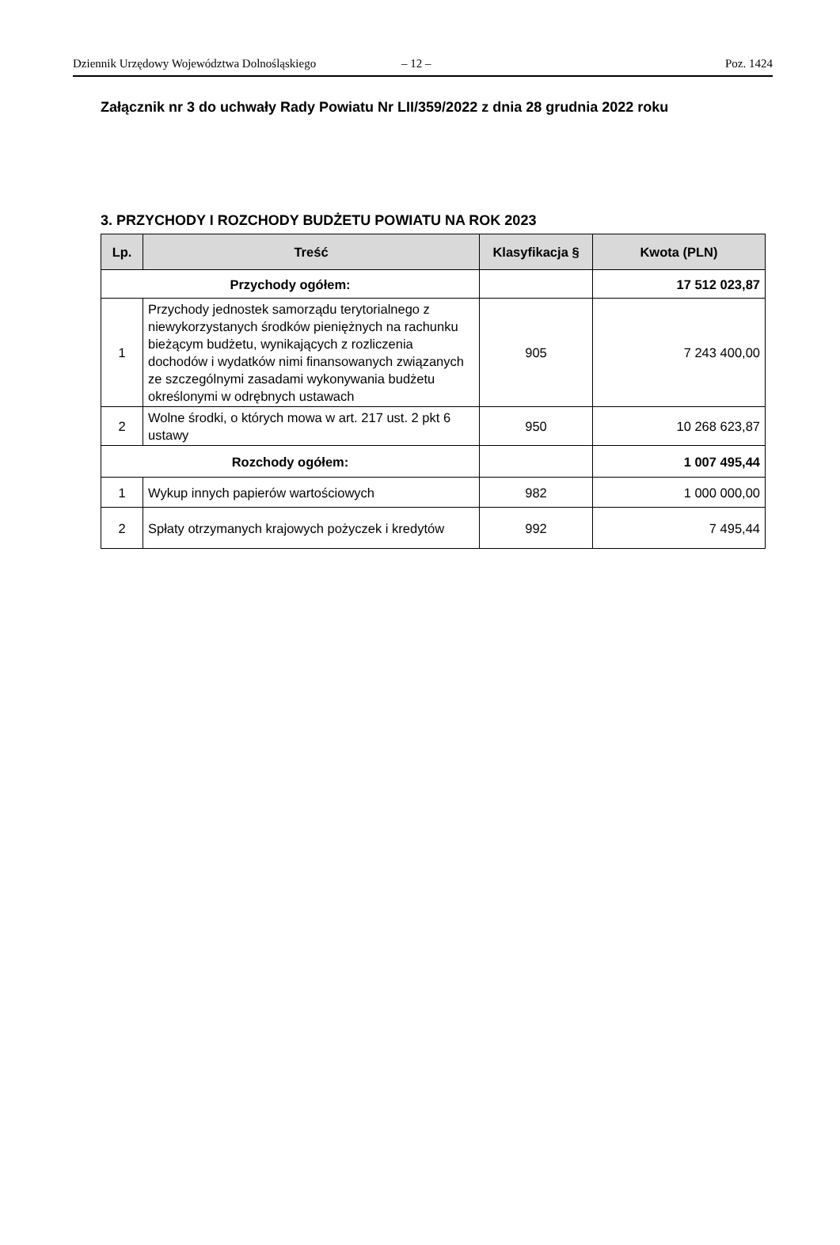Dziennik Urzędowy Województwa Dolnośląskiego – 12 – Poz. 1424
Załącznik nr 3 do uchwały Rady Powiatu Nr LII/359/2022 z dnia 28 grudnia 2022 roku
3. PRZYCHODY I ROZCHODY BUDŻETU POWIATU NA ROK 2023
| Lp. | Treść | Klasyfikacja § | Kwota (PLN) |
| --- | --- | --- | --- |
| Przychody ogółem: | | | 17 512 023,87 |
| 1 | Przychody jednostek samorządu terytorialnego z niewykorzystanych środków pieniężnych na rachunku bieżącym budżetu, wynikających z rozliczenia dochodów i wydatków nimi finansowanych związanych ze szczególnymi zasadami wykonywania budżetu określonymi w odrębnych ustawach | 905 | 7 243 400,00 |
| 2 | Wolne środki, o których mowa w art. 217 ust. 2 pkt 6 ustawy | 950 | 10 268 623,87 |
| Rozchody ogółem: | | | 1 007 495,44 |
| 1 | Wykup innych papierów wartościowych | 982 | 1 000 000,00 |
| 2 | Spłaty otrzymanych krajowych pożyczek i kredytów | 992 | 7 495,44 |